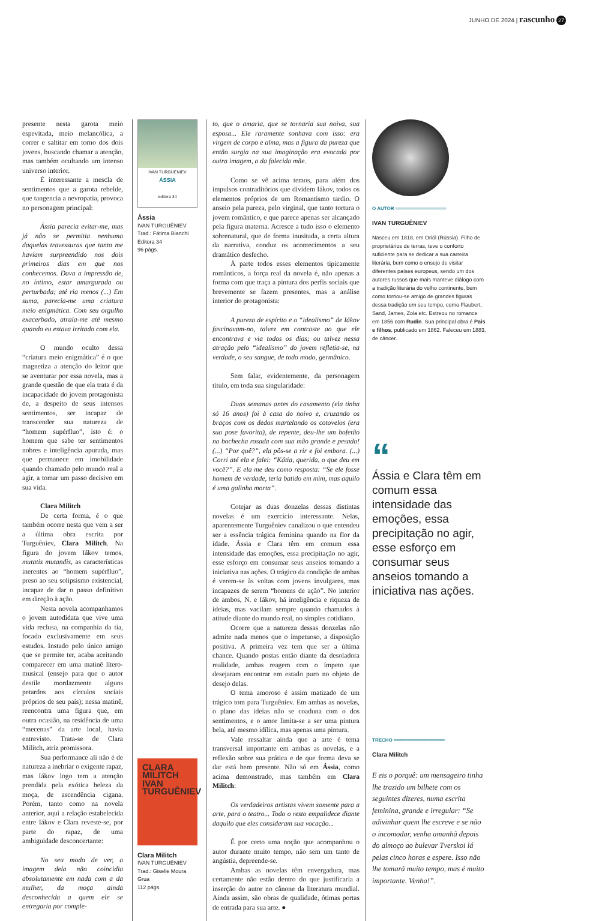JUNHO DE 2024 | rascunho 27
presente nesta garota meio espevitada, meio melancólica, a correr e saltitar em torno dos dois jovens, buscando chamar a atenção, mas também ocultando um intenso universo interior.
É interessante a mescla de sentimentos que a garota rebelde, que tangencia a nevropatia, provoca no personagem principal:
Ássia parecia evitar-me, mas já não se permitia nenhuma daquelas travessuras que tanto me haviam surpreendido nos dois primeiros dias em que nos conhecemos. Dava a impressão de, no íntimo, estar amargurada ou perturbada; até ria menos (...) Em suma, parecia-me uma criatura meio enigmática. Com seu orgulho exacerbado, atraía-me até mesmo quando eu estava irritado com ela.
O mundo oculto dessa “criatura meio enigmática” é o que magnetiza a atenção do leitor que se aventurar por essa novela, mas a grande questão de que ela trata é da incapacidade do jovem protagonista de, a despeito de seus intensos sentimentos, ser incapaz de transcender sua natureza de “homem supérfluo”, isto é: o homem que sabe ter sentimentos nobres e inteligência apurada, mas que permanece em imobilidade quando chamado pelo mundo real a agir, a tomar um passo decisivo em sua vida.
Clara Militch
De certa forma, é o que também ocorre nesta que vem a ser a última obra escrita por Turguêniev, Clara Militch. Na figura do jovem Iákov temos, mutatis mutandis, as características inerentes ao “homem supérfluo”, preso ao seu solipsismo existencial, incapaz de dar o passo definitivo em direção à ação.
Nesta novela acompanhamos o jovem autodidata que vive uma vida reclusa, na companhia da tia, focado exclusivamente em seus estudos. Instado pelo único amigo que se permite ter, acaba aceitando comparecer em uma matinê lítero-musical (ensejo para que o autor destile mordazmente alguns petardos aos círculos sociais próprios de seu país); nessa matinê, reencontra uma figura que, em outra ocasião, na residência de uma “mecenas” da arte local, havia entrevisto. Trata-se de Clara Militch, atriz promissora.
Sua performance ali não é de natureza a inebriar o exigente rapaz, mas Iákov logo tem a atenção prendida pela exótica beleza da moça, de ascendência cigana. Porém, tanto como na novela anterior, aqui a relação estabelecida entre Iákov e Clara reveste-se, por parte do rapaz, de uma ambiguidade desconcertante:
No seu modo de ver, a imagem dela não coincidia absolutamente em nada com a da mulher, da moça ainda desconhecida a quem ele se entregaria por comple-
IVAN TURGUÊNIEV
ÁSSIA
editora 34
Ássia
IVAN TURGUÊNIEV
Trad.: Fátima Bianchi
Editora 34
96 págs.
CLARA MILITCH
IVAN TURGUÊNIEV
Clara Militch
IVAN TURGUÊNIEV
Trad.: Giselle Moura
Grua
112 págs.
to, que o amaria, que se tornaria sua noiva, sua esposa... Ele raramente sonhava com isso: era virgem de corpo e alma, mas a figura da pureza que então surgia na sua imaginação era evocada por outra imagem, a da falecida mãe.
Como se vê acima temos, para além dos impulsos contraditórios que dividem Iákov, todos os elementos próprios de um Romantismo tardio. O anseio pela pureza, pelo virginal, que tanto tortura o jovem romântico, e que parece apenas ser alcançado pela figura materna. Acresce a tudo isso o elemento sobrenatural, que de forma inusitada, a certa altura da narrativa, conduz os acontecimentos a seu dramático desfecho.
À parte todos esses elementos tipicamente românticos, a força real da novela é, não apenas a forma com que traça a pintura dos perfis sociais que brevemente se fazem presentes, mas a análise interior do protagonista:
A pureza de espírito e o “idealismo” de Iákov fascinavam-no, talvez em contraste ao que ele encontrava e via todos os dias; ou talvez nessa atração pelo “idealismo” do jovem refletia-se, na verdade, o seu sangue, de todo modo, germânico.
Sem falar, evidentemente, da personagem título, em toda sua singularidade:
Duas semanas antes do casamento (ela tinha só 16 anos) foi à casa do noivo e, cruzando os braços com os dedos martelando os cotovelos (era sua pose favorita), de repente, deu-lhe um bofetão na bochecha rosada com sua mão grande e pesada! (...) “Por quê?”, ela pôs-se a rir e foi embora. (...) Corri até ela e falei: “Kátia, querida, o que deu em você?”. E ela me deu como resposta: “Se ele fosse homem de verdade, teria batido em mim, mas aquilo é uma galinha morta”.
Cotejar as duas donzelas dessas distintas novelas é um exercício interessante. Nelas, aparentemente Turguêniev canalizou o que entendeu ser a essência trágica feminina quando na flor da idade. Ássia e Clara têm em comum essa intensidade das emoções, essa precipitação no agir, esse esforço em consumar seus anseios tomando a iniciativa nas ações. O trágico da condição de ambas é verem-se às voltas com jovens invulgares, mas incapazes de serem “homens de ação”. No interior de ambos, N. e Iákov, há inteligência e riqueza de ideias, mas vacilam sempre quando chamados à atitude diante do mundo real, no simples cotidiano.
Ocorre que a natureza dessas donzelas não admite nada menos que o impetuoso, a disposição positiva. A primeira vez tem que ser a última chance. Quando postas então diante da desoladora realidade, ambas reagem com o ímpeto que desejaram encontrar em estado puro no objeto de desejo delas.
O tema amoroso é assim matizado de um trágico tom para Turguêniev. Em ambas as novelas, o plano das ideias não se coaduna com o dos sentimentos, e o amor limita-se a ser uma pintura bela, até mesmo idílica, mas apenas uma pintura.
Vale ressaltar ainda que a arte é tema transversal importante em ambas as novelas, e a reflexão sobre sua prática e de que forma deva se dar está bem presente. Não só em Ássia, como acima demonstrado, mas também em Clara Militch:
Os verdadeiros artistas vivem somente para a arte, para o teatro... Todo o resto empalidece diante daquilo que eles consideram sua vocação...
É por certo uma noção que acompanhou o autor durante muito tempo, não sem um tanto de angústia, depreende-se.
Ambas as novelas têm envergadura, mas certamente não estão dentro do que justificaria a inserção do autor no cânone da literatura mundial. Ainda assim, são obras de qualidade, ótimas portas de entrada para sua arte. ●
O AUTOR ═══════════════
IVAN TURGUÊNIEV
Nasceu em 1818, em Oriól (Rússia). Filho de proprietários de terras, teve o conforto suficiente para se dedicar a sua carreira literária, bem como o ensejo de visitar diferentes países europeus, sendo um dos autores russos que mais manteve diálogo com a tradição literária do velho continente, bem como tornou-se amigo de grandes figuras dessa tradição em seu tempo, como Flaubert, Sand, James, Zola etc. Estreou no romance em 1856 com Rudin. Sua principal obra é Pais e filhos, publicado em 1862. Faleceu em 1883, de câncer.
“
Ássia e Clara têm em comum essa intensidade das emoções, essa precipitação no agir, esse esforço em consumar seus anseios tomando a iniciativa nas ações.
TRECHO ═══════════════
Clara Militch
E eis o porquê: um mensageiro tinha lhe trazido um bilhete com os seguintes dizeres, numa escrita feminina, grande e irregular: “Se adivinhar quem lhe escreve e se não o incomodar, venha amanhã depois do almoço ao bulevar Tverskoi lá pelas cinco horas e espere. Isso não lhe tomará muito tempo, mas é muito importante. Venha!”.